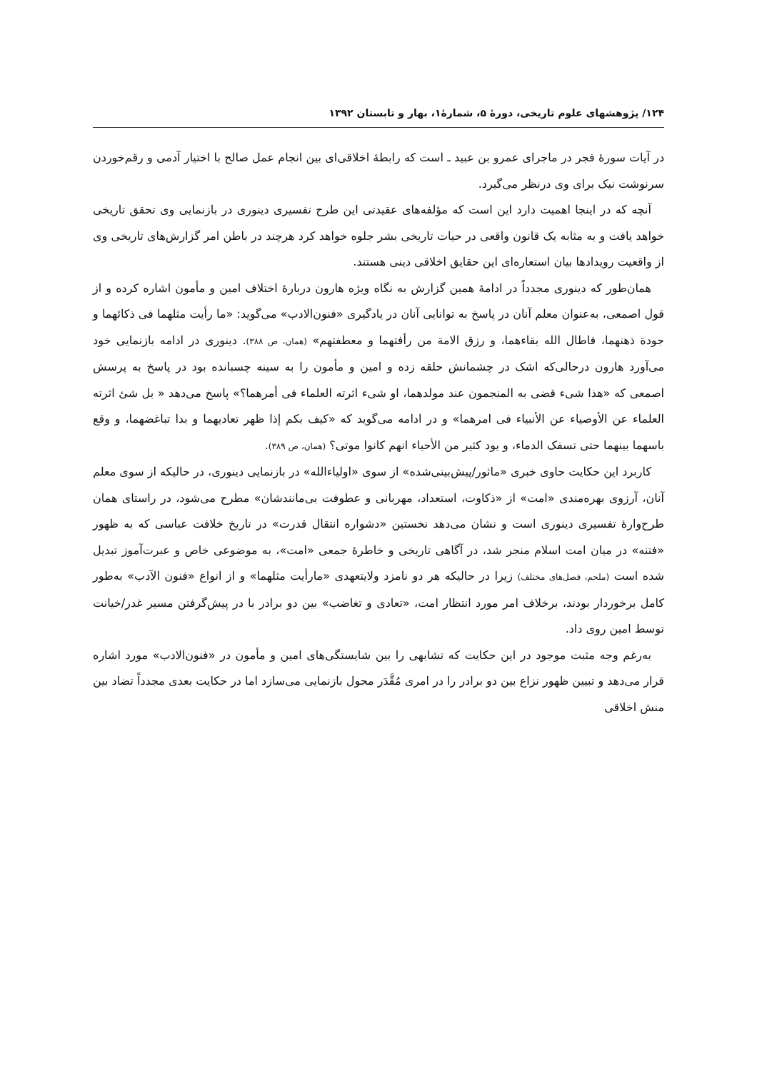۱۲۴/ پژوهشهای علوم تاریخی، دورهٔ ۵، شمارهٔ۱، بهار و تابستان ۱۳۹۲
در آیات سورهٔ فجر در ماجرای عمرو بن عبید ـ است که رابطهٔ اخلاقی‌ای بین انجام عمل صالح با اختیار آدمی و رقم‌خوردن سرنوشت نیک برای وی درنظر می‌گیرد.
آنچه که در اینجا اهمیت دارد این است که مؤلفه‌های عقیدتی این طرح تفسیری دینوری در بازنمایی وی تحقق تاریخی خواهد یافت و به مثابه یک قانون واقعی در حیات تاریخی بشر جلوه خواهد کرد هرچند در باطن امر گزارش‌های تاریخی وی از واقعیت رویدادها بیان استعاره‌ای این حقایق اخلاقی دینی هستند.
همان‌طور که دینوری مجدداً در ادامهٔ همین گزارش به نگاه ویژه هارون دربارهٔ اختلاف امین و مأمون اشاره کرده و از قول اصمعی، به‌عنوان معلم آنان در پاسخ به توانایی آنان در یادگیری «فنون‌الادب» می‌گوید: «ما رأیت مثلهما فی ذکائهما و جودة ذهنهما، فاطال الله بقاءهما، و رزق الامة من رأفتهما و معطفتهم» (همان، ص ۳۸۸). دینوری در ادامه بازنمایی خود می‌آورد هارون درحالی‌که اشک در چشمانش حلقه زده و امین و مأمون را به سینه چسبانده بود در پاسخ به پرسش اصمعی که «هذا شیء قضی به المنجمون عند مولدهما، او شیء اثرته العلماء فی أمرهما؟» پاسخ می‌دهد « بل شئ اثرته العلماء عن الأوصیاء عن الأنبیاء فی امرهما» و در ادامه می‌گوید که «کیف بکم إذا ظهر تعادیهما و بدا تباغضهما، و وقع باسهما بینهما حتی تسفک الدماء، و یود کثیر من الأحیاء انهم کانوا موتی؟ (همان، ص ۳۸۹).
کاربرد این حکایت حاوی خبری «ماثور/پیش‌بینی‌شده» از سوی «اولیاءالله» در بازنمایی دینوری، در حالیکه از سوی معلم آنان، آرزوی بهره‌مندی «امت» از «ذکاوت، استعداد، مهربانی و عطوفت بی‌مانندشان» مطرح می‌شود، در راستای همان طرح‌وارهٔ تفسیری دینوری است و نشان می‌دهد نخستین «دشواره انتقال قدرت» در تاریخ خلافت عباسی که به ظهور «فتنه» در میان امت اسلام منجر شد، در آگاهی تاریخی و خاطرهٔ جمعی «امت»، به موضوعی خاص و عبرت‌آموز تبدیل شده است (ملحم، فصل‌های مختلف) زیرا در حالیکه هر دو نامزد ولایتعهدی «مارأیت مثلهما» و از انواع «فنون الآدب» به‌طور کامل برخوردار بودند، برخلاف امر مورد انتظار امت، «تعادی و تغاضب» بین دو برادر با در پیش‌گرفتن مسیر غدر/خیانت توسط امین روی داد.
به‌رغم وجه مثبت موجود در این حکایت که تشابهی را بین شایستگی‌های امین و مأمون در «فنون‌الادب» مورد اشاره قرار می‌دهد و تبیین ظهور نزاع بین دو برادر را در امری مُقَّدَر محول بازنمایی می‌سازد اما در حکایت بعدی مجدداً تضاد بین منش اخلاقی